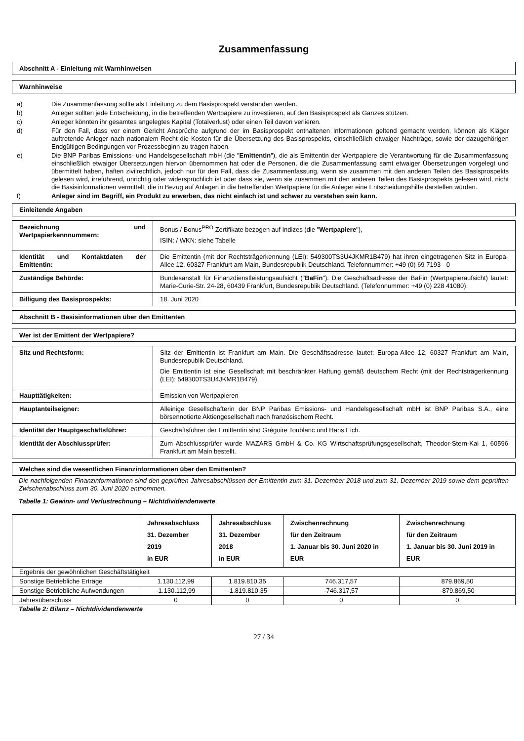Zusammenfassung
Abschnitt A - Einleitung mit Warnhinweisen
Warnhinweise
a) Die Zusammenfassung sollte als Einleitung zu dem Basisprospekt verstanden werden.
b) Anleger sollten jede Entscheidung, in die betreffenden Wertpapiere zu investieren, auf den Basisprospekt als Ganzes stützen.
c) Anleger könnten ihr gesamtes angelegtes Kapital (Totalverlust) oder einen Teil davon verlieren.
d) Für den Fall, dass vor einem Gericht Ansprüche aufgrund der im Basisprospekt enthaltenen Informationen geltend gemacht werden, können als Kläger auftretende Anleger nach nationalem Recht die Kosten für die Übersetzung des Basisprospekts, einschließlich etwaiger Nachträge, sowie der dazugehörigen Endgültigen Bedingungen vor Prozessbeginn zu tragen haben.
e) Die BNP Paribas Emissions- und Handelsgesellschaft mbH (die "Emittentin"), die als Emittentin der Wertpapiere die Verantwortung für die Zusammenfassung einschließlich etwaiger Übersetzungen hiervon übernommen hat oder die Personen, die die Zusammenfassung samt etwaiger Übersetzungen vorgelegt und übermittelt haben, haften zivilrechtlich, jedoch nur für den Fall, dass die Zusammenfassung, wenn sie zusammen mit den anderen Teilen des Basisprospekts gelesen wird, irreführend, unrichtig oder widersprüchlich ist oder dass sie, wenn sie zusammen mit den anderen Teilen des Basisprospekts gelesen wird, nicht die Basisinformationen vermittelt, die in Bezug auf Anlagen in die betreffenden Wertpapiere für die Anleger eine Entscheidungshilfe darstellen würden.
f) Anleger sind im Begriff, ein Produkt zu erwerben, das nicht einfach ist und schwer zu verstehen sein kann.
Einleitende Angaben
| Bezeichnung und Wertpapierkennnummern: | Bonus / Bonus<sup>PRO</sup> Zertifikate bezogen auf Indizes (die " Wertpapiere "), ISIN: / WKN: siehe Tabelle |
| Identität und Kontaktdaten der Emittentin: | Die Emittentin (mit der Rechtsträgerkennung (LEI): 549300TS3U4JKMR1B479) hat ihren eingetragenen Sitz in Europa-Allee 12, 60327 Frankfurt am Main, Bundesrepublik Deutschland. Telefonnummer: +49 (0) 69 7193 - 0 |
| Zuständige Behörde: | Bundesanstalt für Finanzdienstleistungsaufsicht (" BaFin "). Die Geschäftsadresse der BaFin (Wertpapieraufsicht) lautet: Marie-Curie-Str. 24-28, 60439 Frankfurt, Bundesrepublik Deutschland. (Telefonnummer: +49 (0) 228 41080). |
| Billigung des Basisprospekts: | 18. Juni 2020 |
Abschnitt B - Basisinformationen über den Emittenten
Wer ist der Emittent der Wertpapiere?
| Sitz und Rechtsform: | Sitz der Emittentin ist Frankfurt am Main. Die Geschäftsadresse lautet: Europa-Allee 12, 60327 Frankfurt am Main, Bundesrepublik Deutschland. Die Emittentin ist eine Gesellschaft mit beschränkter Haftung gemäß deutschem Recht (mit der Rechtsträgerkennung (LEI): 549300TS3U4JKMR1B479). |
| Haupttätigkeiten: | Emission von Wertpapieren |
| Hauptanteilseigner: | Alleinige Gesellschafterin der BNP Paribas Emissions- und Handelsgesellschaft mbH ist BNP Paribas S.A., eine börsennotierte Aktiengesellschaft nach französischem Recht. |
| Identität der Hauptgeschäftsführer: | Geschäftsführer der Emittentin sind Grégoire Toublanc und Hans Eich. |
| Identität der Abschlussprüfer: | Zum Abschlussprüfer wurde MAZARS GmbH & Co. KG Wirtschaftsprüfungsgesellschaft, Theodor-Stern-Kai 1, 60596 Frankfurt am Main bestellt. |
Welches sind die wesentlichen Finanzinformationen über den Emittenten?
Die nachfolgenden Finanzinformationen sind den geprüften Jahresabschlüssen der Emittentin zum 31. Dezember 2018 und zum 31. Dezember 2019 sowie dem geprüften Zwischenabschluss zum 30. Juni 2020 entnommen.
Tabelle 1: Gewinn- und Verlustrechnung – Nichtdividendenwerte
| | Jahresabschluss 31. Dezember 2019 in EUR | Jahresabschluss 31. Dezember 2018 in EUR | Zwischenrechnung für den Zeitraum 1. Januar bis 30. Juni 2020 in EUR | Zwischenrechnung für den Zeitraum 1. Januar bis 30. Juni 2019 in EUR |
| --- | --- | --- | --- | --- |
| Ergebnis der gewöhnlichen Geschäftstätigkeit | | | | |
| Sonstige Betriebliche Erträge | 1.130.112,99 | 1.819.810,35 | 746.317,57 | 879.869,50 |
| Sonstige Betriebliche Aufwendungen | -1.130.112,99 | -1.819.810,35 | -746.317,57 | -879.869,50 |
| Jahresüberschuss | 0 | 0 | 0 | 0 |
Tabelle 2: Bilanz – Nichtdividendenwerte
27 / 34